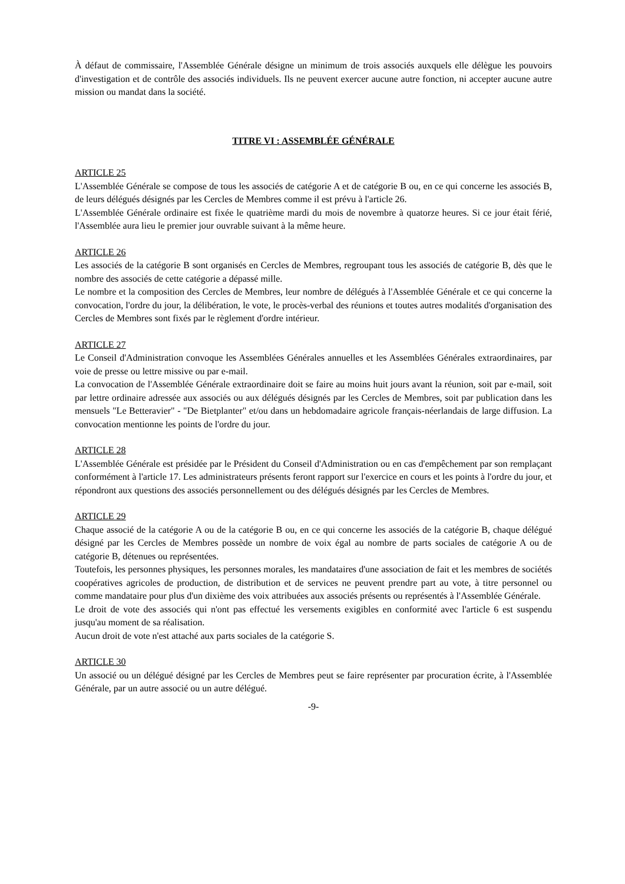À défaut de commissaire, l'Assemblée Générale désigne un minimum de trois associés auxquels elle délègue les pouvoirs d'investigation et de contrôle des associés individuels. Ils ne peuvent exercer aucune autre fonction, ni accepter aucune autre mission ou mandat dans la société.
TITRE VI : ASSEMBLÉE GÉNÉRALE
ARTICLE 25
L'Assemblée Générale se compose de tous les associés de catégorie A et de catégorie B ou, en ce qui concerne les associés B, de leurs délégués désignés par les Cercles de Membres comme il est prévu à l'article 26.
L'Assemblée Générale ordinaire est fixée le quatrième mardi du mois de novembre à quatorze heures. Si ce jour était férié, l'Assemblée aura lieu le premier jour ouvrable suivant à la même heure.
ARTICLE 26
Les associés de la catégorie B sont organisés en Cercles de Membres, regroupant tous les associés de catégorie B, dès que le nombre des associés de cette catégorie a dépassé mille.
Le nombre et la composition des Cercles de Membres, leur nombre de délégués à l'Assemblée Générale et ce qui concerne la convocation, l'ordre du jour, la délibération, le vote, le procès-verbal des réunions et toutes autres modalités d'organisation des Cercles de Membres sont fixés par le règlement d'ordre intérieur.
ARTICLE 27
Le Conseil d'Administration convoque les Assemblées Générales annuelles et les Assemblées Générales extraordinaires, par voie de presse ou lettre missive ou par e-mail.
La convocation de l'Assemblée Générale extraordinaire doit se faire au moins huit jours avant la réunion, soit par e-mail, soit par lettre ordinaire adressée aux associés ou aux délégués désignés par les Cercles de Membres, soit par publication dans les mensuels "Le Betteravier" - "De Bietplanter" et/ou dans un hebdomadaire agricole français-néerlandais de large diffusion. La convocation mentionne les points de l'ordre du jour.
ARTICLE 28
L'Assemblée Générale est présidée par le Président du Conseil d'Administration ou en cas d'empêchement par son remplaçant conformément à l'article 17. Les administrateurs présents feront rapport sur l'exercice en cours et les points à l'ordre du jour, et répondront aux questions des associés personnellement ou des délégués désignés par les Cercles de Membres.
ARTICLE 29
Chaque associé de la catégorie A ou de la catégorie B ou, en ce qui concerne les associés de la catégorie B, chaque délégué désigné par les Cercles de Membres possède un nombre de voix égal au nombre de parts sociales de catégorie A ou de catégorie B, détenues ou représentées.
Toutefois, les personnes physiques, les personnes morales, les mandataires d'une association de fait et les membres de sociétés coopératives agricoles de production, de distribution et de services ne peuvent prendre part au vote, à titre personnel ou comme mandataire pour plus d'un dixième des voix attribuées aux associés présents ou représentés à l'Assemblée Générale.
Le droit de vote des associés qui n'ont pas effectué les versements exigibles en conformité avec l'article 6 est suspendu jusqu'au moment de sa réalisation.
Aucun droit de vote n'est attaché aux parts sociales de la catégorie S.
ARTICLE 30
Un associé ou un délégué désigné par les Cercles de Membres peut se faire représenter par procuration écrite, à l'Assemblée Générale, par un autre associé ou un autre délégué.
-9-